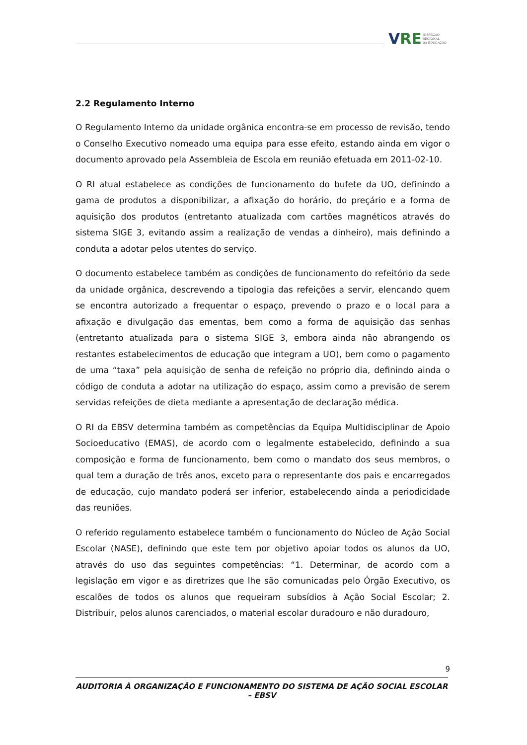V RE INSPEÇÃO
REGIONAL
DA EDUCAÇÃO
2.2 Regulamento Interno
O Regulamento Interno da unidade orgânica encontra-se em processo de revisão, tendo o Conselho Executivo nomeado uma equipa para esse efeito, estando ainda em vigor o documento aprovado pela Assembleia de Escola em reunião efetuada em 2011-02-10.
O RI atual estabelece as condições de funcionamento do bufete da UO, definindo a gama de produtos a disponibilizar, a afixação do horário, do preçário e a forma de aquisição dos produtos (entretanto atualizada com cartões magnéticos através do sistema SIGE 3, evitando assim a realização de vendas a dinheiro), mais definindo a conduta a adotar pelos utentes do serviço.
O documento estabelece também as condições de funcionamento do refeitório da sede da unidade orgânica, descrevendo a tipologia das refeições a servir, elencando quem se encontra autorizado a frequentar o espaço, prevendo o prazo e o local para a afixação e divulgação das ementas, bem como a forma de aquisição das senhas (entretanto atualizada para o sistema SIGE 3, embora ainda não abrangendo os restantes estabelecimentos de educação que integram a UO), bem como o pagamento de uma “taxa” pela aquisição de senha de refeição no próprio dia, definindo ainda o código de conduta a adotar na utilização do espaço, assim como a previsão de serem servidas refeições de dieta mediante a apresentação de declaração médica.
O RI da EBSV determina também as competências da Equipa Multidisciplinar de Apoio Socioeducativo (EMAS), de acordo com o legalmente estabelecido, definindo a sua composição e forma de funcionamento, bem como o mandato dos seus membros, o qual tem a duração de três anos, exceto para o representante dos pais e encarregados de educação, cujo mandato poderá ser inferior, estabelecendo ainda a periodicidade das reuniões.
O referido regulamento estabelece também o funcionamento do Núcleo de Ação Social Escolar (NASE), definindo que este tem por objetivo apoiar todos os alunos da UO, através do uso das seguintes competências: “1. Determinar, de acordo com a legislação em vigor e as diretrizes que lhe são comunicadas pelo Órgão Executivo, os escalões de todos os alunos que requeiram subsídios à Ação Social Escolar; 2. Distribuir, pelos alunos carenciados, o material escolar duradouro e não duradouro,
9
AUDITORIA À ORGANIZAÇÃO E FUNCIONAMENTO DO SISTEMA DE AÇÃO SOCIAL ESCOLAR – EBSV